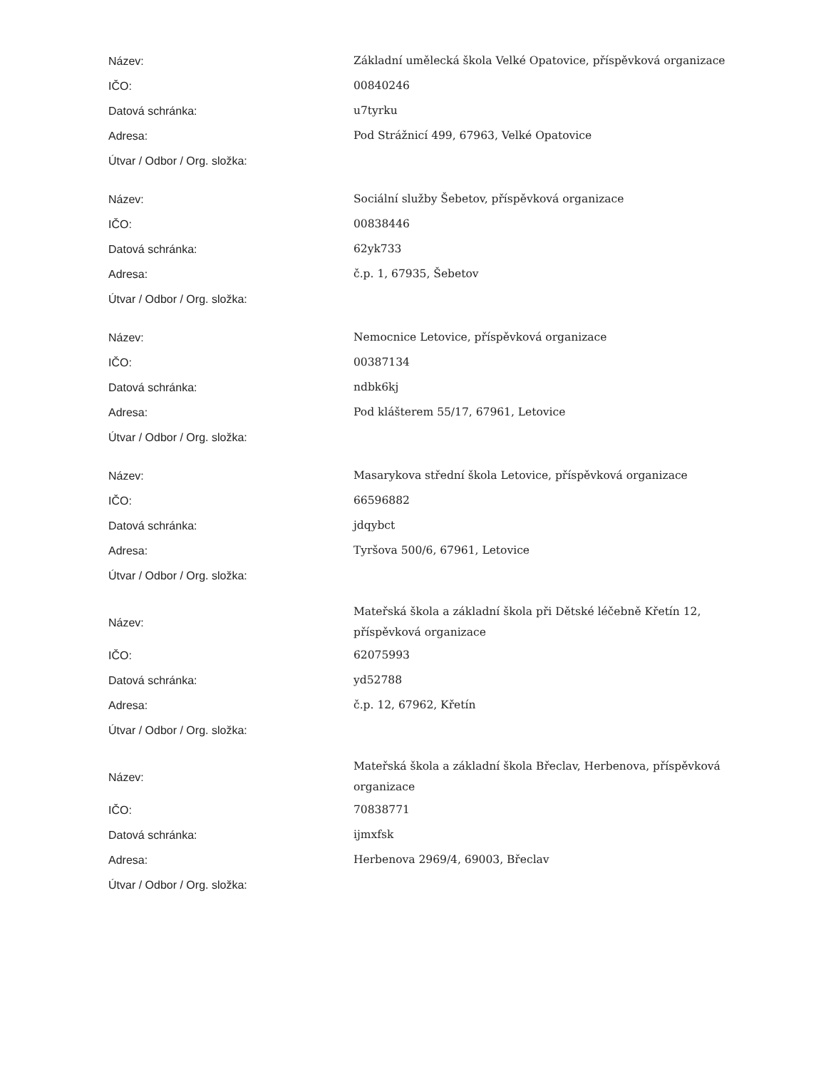| Název: | Základní umělecká škola Velké Opatovice, příspěvková organizace |
| IČO: | 00840246 |
| Datová schránka: | u7tyrku |
| Adresa: | Pod Strážnicí 499, 67963, Velké Opatovice |
| Útvar / Odbor / Org. složka: | |
| Název: | Sociální služby Šebetov, příspěvková organizace |
| IČO: | 00838446 |
| Datová schránka: | 62yk733 |
| Adresa: | č.p. 1, 67935, Šebetov |
| Útvar / Odbor / Org. složka: | |
| Název: | Nemocnice Letovice, příspěvková organizace |
| IČO: | 00387134 |
| Datová schránka: | ndbk6kj |
| Adresa: | Pod klášterem 55/17, 67961, Letovice |
| Útvar / Odbor / Org. složka: | |
| Název: | Masarykova střední škola Letovice, příspěvková organizace |
| IČO: | 66596882 |
| Datová schránka: | jdqybct |
| Adresa: | Tyršova 500/6, 67961, Letovice |
| Útvar / Odbor / Org. složka: | |
| Název: | Mateřská škola a základní škola při Dětské léčebně Křetín 12, příspěvková organizace |
| IČO: | 62075993 |
| Datová schránka: | yd52788 |
| Adresa: | č.p. 12, 67962, Křetín |
| Útvar / Odbor / Org. složka: | |
| Název: | Mateřská škola a základní škola Břeclav, Herbenova, příspěvková organizace |
| IČO: | 70838771 |
| Datová schránka: | ijmxfsk |
| Adresa: | Herbenova 2969/4, 69003, Břeclav |
| Útvar / Odbor / Org. složka: | |